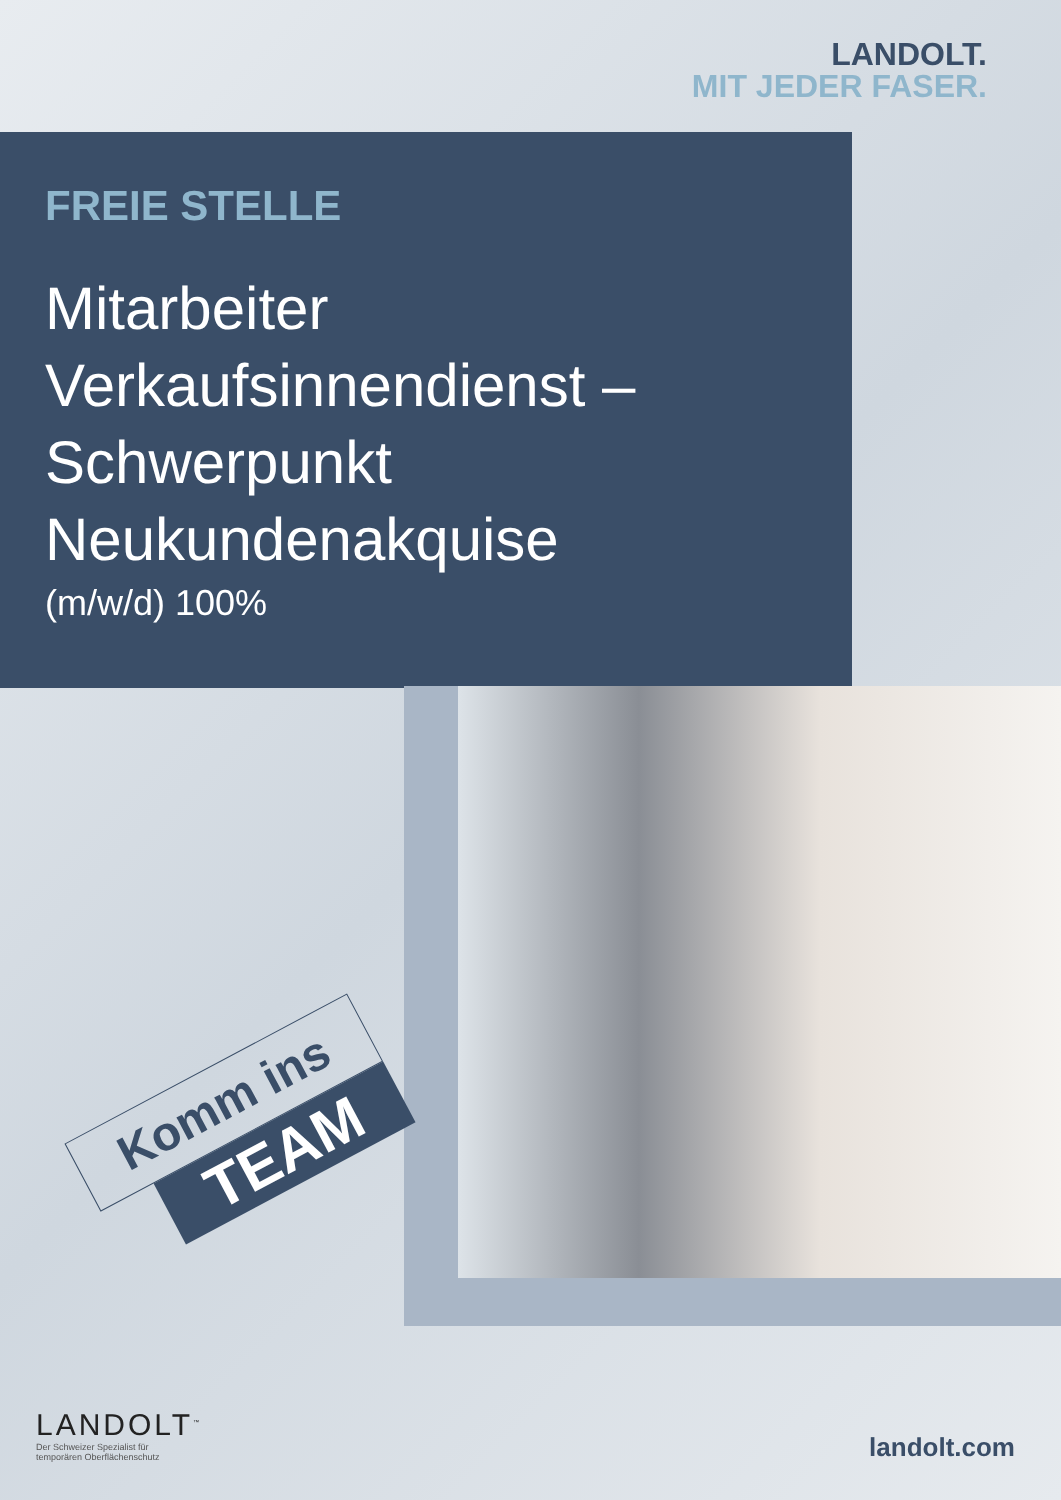LANDOLT.
MIT JEDER FASER.
FREIE STELLE
Mitarbeiter
Verkaufsinnendienst –
Schwerpunkt
Neukundenakquise
(m/w/d) 100%
Komm ins
TEAM
LANDOLT<sup>™</sup>
Der Schweizer Spezialist für
temporären Oberflächenschutz
landolt.com